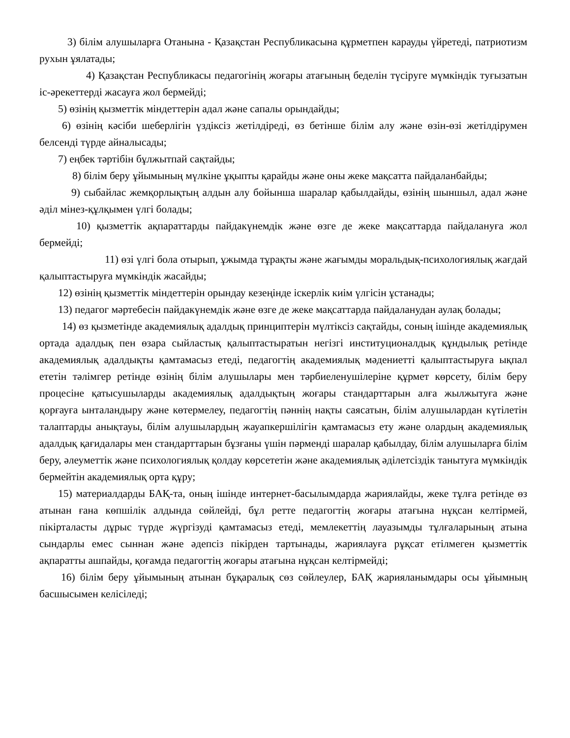3) білім алушыларға Отанына - Қазақстан Республикасына құрметпен карауды үйретеді, патриотизм рухын ұялатады;
4) Қазақстан Республикасы педагогінің жоғары атағының беделін түсіруге мүмкіндік туғызатын іс-әрекеттерді жасауға жол бермейді;
5) өзінің қызметтік міндеттерін адал және сапалы орындайды;
6) өзінің кәсіби шеберлігін үздіксіз жетілдіреді, өз бетінше білім алу және өзін-өзі жетілдірумен белсенді түрде айналысады;
7) еңбек тәртібін бұлжытпай сақтайды;
8) білім беру ұйымының мүлкіне ұқыпты қарайды және оны жеке мақсатта пайдаланбайды;
9) сыбайлас жемқорлықтың алдын алу бойынша шаралар қабылдайды, өзінің шыншыл, адал және әділ мінез-құлқымен үлгі болады;
10) қызметтік ақпараттарды пайдакүнемдік және өзге де жеке мақсаттарда пайдалануға жол бермейді;
11) өзі үлгі бола отырып, ұжымда тұрақты және жағымды моральдық-психологиялық жағдай қалыптастыруға мүмкіндік жасайды;
12) өзінің қызметтік міндеттерін орындау кезеңінде іскерлік киім үлгісін ұстанады;
13) педагог мәртебесін пайдакүнемдік және өзге де жеке мақсаттарда пайдаланудан аулақ болады;
14) өз қызметінде академиялық адалдық принциптерін мүлтіксіз сақтайды, соның ішінде академиялық ортада адалдық пен өзара сыйластық қалыптастыратын негізгі институционалдық құндылық ретінде академиялық адалдықты қамтамасыз етеді, педагогтің академиялық мәдениетті қалыптастыруға ықпал ететін тәлімгер ретінде өзінің білім алушылары мен тәрбиеленушілеріне құрмет көрсету, білім беру процесіне қатысушыларды академиялық адалдықтың жоғары стандарттарын алға жылжытуға және қорғауға ынталандыру және көтермелеу, педагогтің пәннің нақты саясатын, білім алушылардан күтілетін талаптарды анықтауы, білім алушылардың жауапкершілігін қамтамасыз ету және олардың академиялық адалдық қағидалары мен стандарттарын бұзғаны үшін пәрменді шаралар қабылдау, білім алушыларға білім беру, әлеуметтік және психологиялық қолдау көрсететін және академиялық әділетсіздік танытуға мүмкіндік бермейтін академиялық орта құру;
15) материалдарды БАҚ-та, оның ішінде интернет-басылымдарда жариялайды, жеке тұлға ретінде өз атынан ғана көпшілік алдында сөйлейді, бұл ретте педагогтің жоғары атағына нұқсан келтірмей, пікірталасты дұрыс түрде жүргізуді қамтамасыз етеді, мемлекеттің лауазымды тұлғаларының атына сындарлы емес сыннан және әдепсіз пікірден тартынады, жариялауға рұқсат етілмеген қызметтік ақпаратты ашпайды, қоғамда педагогтің жоғары атағына нұқсан келтірмейді;
16) білім беру ұйымының атынан бұқаралық сөз сөйлеулер, БАҚ жарияланымдары осы ұйымның басшысымен келісіледі;